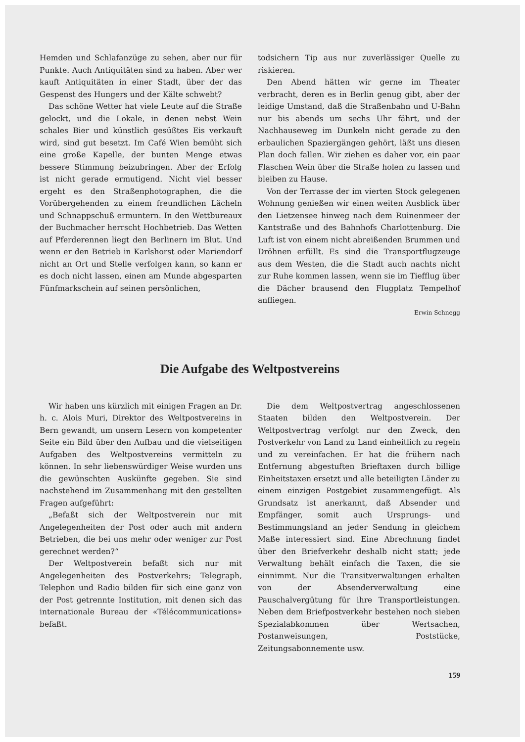Hemden und Schlafanzüge zu sehen, aber nur für Punkte. Auch Antiquitäten sind zu haben. Aber wer kauft Antiquitäten in einer Stadt, über der das Gespenst des Hungers und der Kälte schwebt?
Das schöne Wetter hat viele Leute auf die Straße gelockt, und die Lokale, in denen nebst Wein schales Bier und künstlich gesüßtes Eis verkauft wird, sind gut besetzt. Im Café Wien bemüht sich eine große Kapelle, der bunten Menge etwas bessere Stimmung beizubringen. Aber der Erfolg ist nicht gerade ermutigend. Nicht viel besser ergeht es den Straßenphotographen, die die Vorübergehenden zu einem freundlichen Lächeln und Schnappschuß ermuntern. In den Wettbureaux der Buchmacher herrscht Hochbetrieb. Das Wetten auf Pferderennen liegt den Berlinern im Blut. Und wenn er den Betrieb in Karlshorst oder Mariendorf nicht an Ort und Stelle verfolgen kann, so kann er es doch nicht lassen, einen am Munde abgesparten Fünfmarkschein auf seinen persönlichen,
todsichern Tip aus nur zuverlässiger Quelle zu riskieren.
Den Abend hätten wir gerne im Theater verbracht, deren es in Berlin genug gibt, aber der leidige Umstand, daß die Straßenbahn und U-Bahn nur bis abends um sechs Uhr fährt, und der Nachhauseweg im Dunkeln nicht gerade zu den erbaulichen Spaziergängen gehört, läßt uns diesen Plan doch fallen. Wir ziehen es daher vor, ein paar Flaschen Wein über die Straße holen zu lassen und bleiben zu Hause.
Von der Terrasse der im vierten Stock gelegenen Wohnung genießen wir einen weiten Ausblick über den Lietzensee hinweg nach dem Ruinenmeer der Kantstraße und des Bahnhofs Charlottenburg. Die Luft ist von einem nicht abreißenden Brummen und Dröhnen erfüllt. Es sind die Transportflugzeuge aus dem Westen, die die Stadt auch nachts nicht zur Ruhe kommen lassen, wenn sie im Tiefflug über die Dächer brausend den Flugplatz Tempelhof anfliegen.
Erwin Schnegg
Die Aufgabe des Weltpostvereins
Wir haben uns kürzlich mit einigen Fragen an Dr. h. c. Alois Muri, Direktor des Weltpostvereins in Bern gewandt, um unsern Lesern von kompetenter Seite ein Bild über den Aufbau und die vielseitigen Aufgaben des Weltpostvereins vermitteln zu können. In sehr liebenswürdiger Weise wurden uns die gewünschten Auskünfte gegeben. Sie sind nachstehend im Zusammenhang mit den gestellten Fragen aufgeführt:
„Befaßt sich der Weltpostverein nur mit Angelegenheiten der Post oder auch mit andern Betrieben, die bei uns mehr oder weniger zur Post gerechnet werden?“
Der Weltpostverein befaßt sich nur mit Angelegenheiten des Postverkehrs; Telegraph, Telephon und Radio bilden für sich eine ganz von der Post getrennte Institution, mit denen sich das internationale Bureau der «Télécommunications» befaßt.
Die dem Weltpostvertrag angeschlossenen Staaten bilden den Weltpostverein. Der Weltpostvertrag verfolgt nur den Zweck, den Postverkehr von Land zu Land einheitlich zu regeln und zu vereinfachen. Er hat die frühern nach Entfernung abgestuften Brieftaxen durch billige Einheitstaxen ersetzt und alle beteiligten Länder zu einem einzigen Postgebiet zusammengefügt. Als Grundsatz ist anerkannt, daß Absender und Empfänger, somit auch Ursprungs- und Bestimmungsland an jeder Sendung in gleichem Maße interessiert sind. Eine Abrechnung findet über den Briefverkehr deshalb nicht statt; jede Verwaltung behält einfach die Taxen, die sie einnimmt. Nur die Transitverwaltungen erhalten von der Absenderverwaltung eine Pauschalvergütung für ihre Transportleistungen. Neben dem Briefpostverkehr bestehen noch sieben Spezialabkommen über Wertsachen, Postanweisungen, Poststücke, Zeitungsabonnemente usw.
159